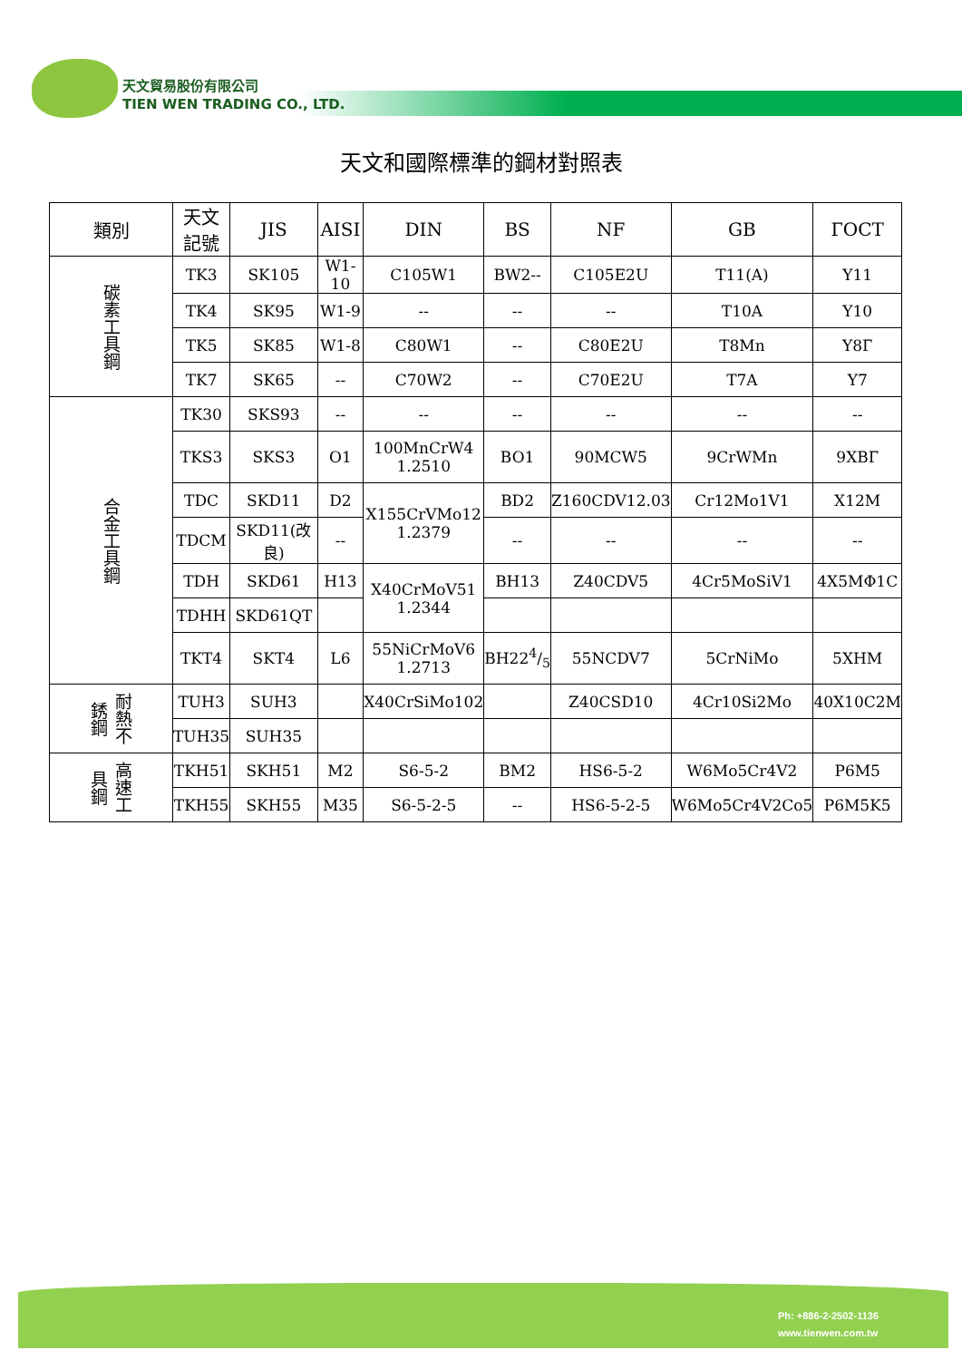天文貿易股份有限公司
TIEN WEN TRADING CO., LTD.
天文和國際標準的鋼材對照表
| 類別 | 天文 記號 | JIS | AISI | DIN | BS | NF | GB | ГОСТ |
| --- | --- | --- | --- | --- | --- | --- | --- | --- |
| 碳素工具鋼 | TK3 | SK105 | W1-10 | C105W1 | BW2-- | C105E2U | T11(A) | Y11 |
| | TK4 | SK95 | W1-9 | -- | -- | -- | T10A | Y10 |
| | TK5 | SK85 | W1-8 | C80W1 | -- | C80E2U | T8Mn | Y8Г |
| | TK7 | SK65 | -- | C70W2 | -- | C70E2U | T7A | Y7 |
| 合金工具鋼 | TK30 | SKS93 | -- | -- | -- | -- | -- | -- |
| | TKS3 | SKS3 | O1 | 100MnCrW4 1.2510 | BO1 | 90MCW5 | 9CrWMn | 9XBГ |
| | TDC | SKD11 | D2 | X155CrVMo12 1.2379 | BD2 | Z160CDV12.03 | Cr12Mo1V1 | X12M |
| | TDCM | SKD11(改良) | -- | | -- | -- | -- | -- |
| | TDH | SKD61 | H13 | X40CrMoV51 1.2344 | BH13 | Z40CDV5 | 4Cr5MoSiV1 | 4X5MΦ1C |
| | TDHH | SKD61QT | | | | | | |
| | TKT4 | SKT4 | L6 | 55NiCrMoV6 1.2713 | BH224/5 | 55NCDV7 | 5CrNiMo | 5XHM |
| 耐熱不銹鋼 | TUH3 | SUH3 | | X40CrSiMo102 | | Z40CSD10 | 4Cr10Si2Mo | 40X10C2M |
| | TUH35 | SUH35 | | | | | | |
| 高速工具鋼 | TKH51 | SKH51 | M2 | S6-5-2 | BM2 | HS6-5-2 | W6Mo5Cr4V2 | P6M5 |
| | TKH55 | SKH55 | M35 | S6-5-2-5 | -- | HS6-5-2-5 | W6Mo5Cr4V2Co5 | P6M5K5 |
Ph: +886-2-2502-1136
www.tienwen.com.tw